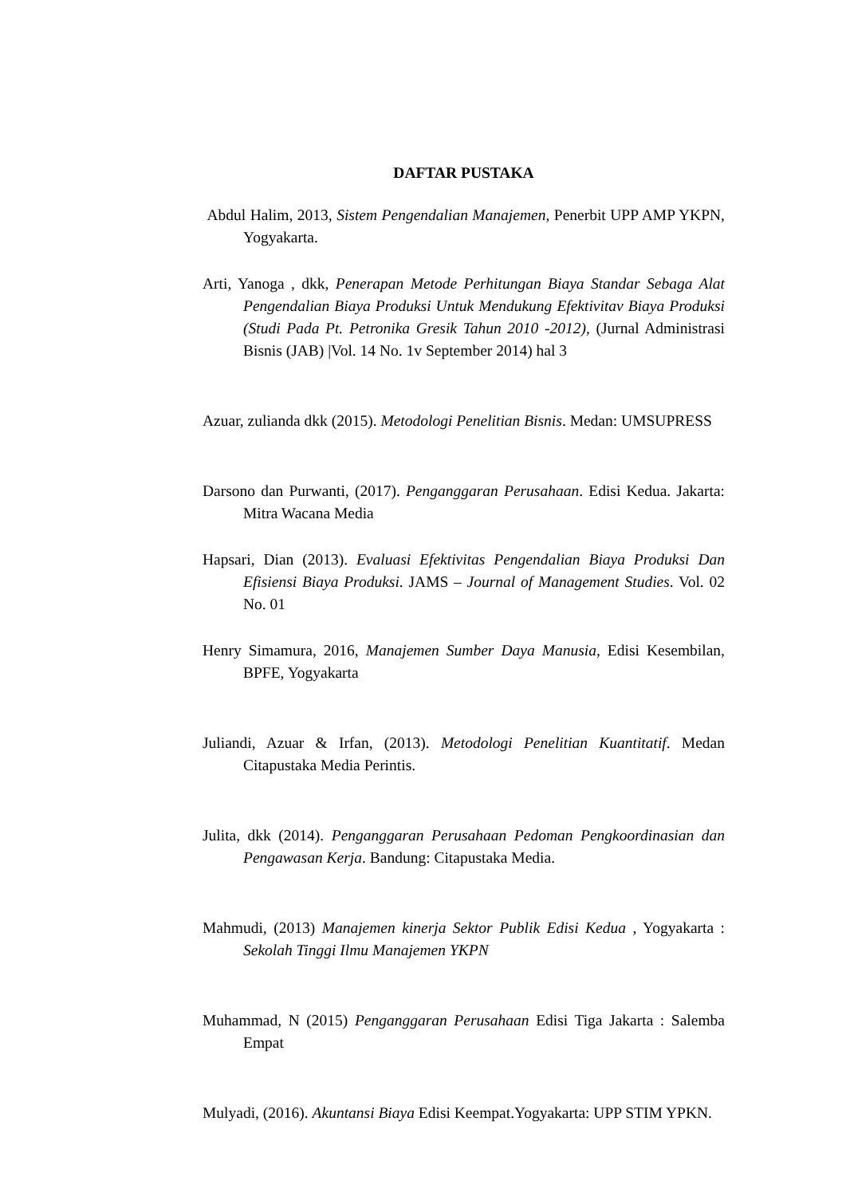DAFTAR PUSTAKA
Abdul Halim, 2013, Sistem Pengendalian Manajemen, Penerbit UPP AMP YKPN, Yogyakarta.
Arti, Yanoga , dkk, Penerapan Metode Perhitungan Biaya Standar Sebaga Alat Pengendalian Biaya Produksi Untuk Mendukung Efektivitav Biaya Produksi (Studi Pada Pt. Petronika Gresik Tahun 2010 -2012), (Jurnal Administrasi Bisnis (JAB) |Vol. 14 No. 1v September 2014) hal 3
Azuar, zulianda dkk (2015). Metodologi Penelitian Bisnis. Medan: UMSUPRESS
Darsono dan Purwanti, (2017). Penganggaran Perusahaan. Edisi Kedua. Jakarta: Mitra Wacana Media
Hapsari, Dian (2013). Evaluasi Efektivitas Pengendalian Biaya Produksi Dan Efisiensi Biaya Produksi. JAMS – Journal of Management Studies. Vol. 02 No. 01
Henry Simamura, 2016, Manajemen Sumber Daya Manusia, Edisi Kesembilan, BPFE, Yogyakarta
Juliandi, Azuar & Irfan, (2013). Metodologi Penelitian Kuantitatif. Medan Citapustaka Media Perintis.
Julita, dkk (2014). Penganggaran Perusahaan Pedoman Pengkoordinasian dan Pengawasan Kerja. Bandung: Citapustaka Media.
Mahmudi, (2013) Manajemen kinerja Sektor Publik Edisi Kedua , Yogyakarta : Sekolah Tinggi Ilmu Manajemen YKPN
Muhammad, N (2015) Penganggaran Perusahaan Edisi Tiga Jakarta : Salemba Empat
Mulyadi, (2016). Akuntansi Biaya Edisi Keempat.Yogyakarta: UPP STIM YPKN.